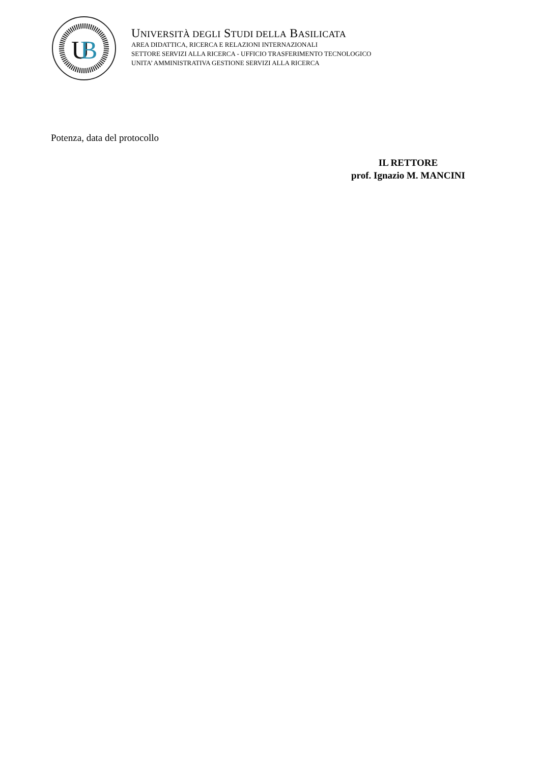U
B
UNIVERSITÀ DEGLI STUDI DELLA BASILICATA
AREA DIDATTICA, RICERCA E RELAZIONI INTERNAZIONALI
SETTORE SERVIZI ALLA RICERCA - UFFICIO TRASFERIMENTO TECNOLOGICO
UNITA’ AMMINISTRATIVA GESTIONE SERVIZI ALLA RICERCA
Potenza, data del protocollo
IL RETTORE
prof. Ignazio M. MANCINI